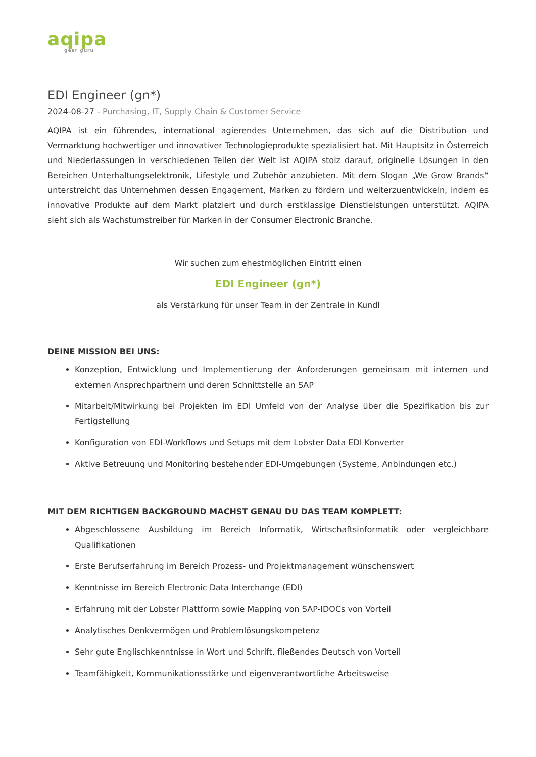aqipa
gear guru
EDI Engineer (gn*)
2024-08-27 - Purchasing, IT, Supply Chain & Customer Service
AQIPA ist ein führendes, international agierendes Unternehmen, das sich auf die Distribution und Vermarktung hochwertiger und innovativer Technologieprodukte spezialisiert hat. Mit Hauptsitz in Österreich und Niederlassungen in verschiedenen Teilen der Welt ist AQIPA stolz darauf, originelle Lösungen in den Bereichen Unterhaltungselektronik, Lifestyle und Zubehör anzubieten. Mit dem Slogan „We Grow Brands“ unterstreicht das Unternehmen dessen Engagement, Marken zu fördern und weiterzuentwickeln, indem es innovative Produkte auf dem Markt platziert und durch erstklassige Dienstleistungen unterstützt. AQIPA sieht sich als Wachstumstreiber für Marken in der Consumer Electronic Branche.
Wir suchen zum ehestmöglichen Eintritt einen
EDI Engineer (gn*)
als Verstärkung für unser Team in der Zentrale in Kundl
DEINE MISSION BEI UNS:
Konzeption, Entwicklung und Implementierung der Anforderungen gemeinsam mit internen und externen Ansprechpartnern und deren Schnittstelle an SAP
Mitarbeit/Mitwirkung bei Projekten im EDI Umfeld von der Analyse über die Spezifikation bis zur Fertigstellung
Konfiguration von EDI-Workflows und Setups mit dem Lobster Data EDI Konverter
Aktive Betreuung und Monitoring bestehender EDI-Umgebungen (Systeme, Anbindungen etc.)
MIT DEM RICHTIGEN BACKGROUND MACHST GENAU DU DAS TEAM KOMPLETT:
Abgeschlossene Ausbildung im Bereich Informatik, Wirtschaftsinformatik oder vergleichbare Qualifikationen
Erste Berufserfahrung im Bereich Prozess- und Projektmanagement wünschenswert
Kenntnisse im Bereich Electronic Data Interchange (EDI)
Erfahrung mit der Lobster Plattform sowie Mapping von SAP-IDOCs von Vorteil
Analytisches Denkvermögen und Problemlösungskompetenz
Sehr gute Englischkenntnisse in Wort und Schrift, fließendes Deutsch von Vorteil
Teamfähigkeit, Kommunikationsstärke und eigenverantwortliche Arbeitsweise